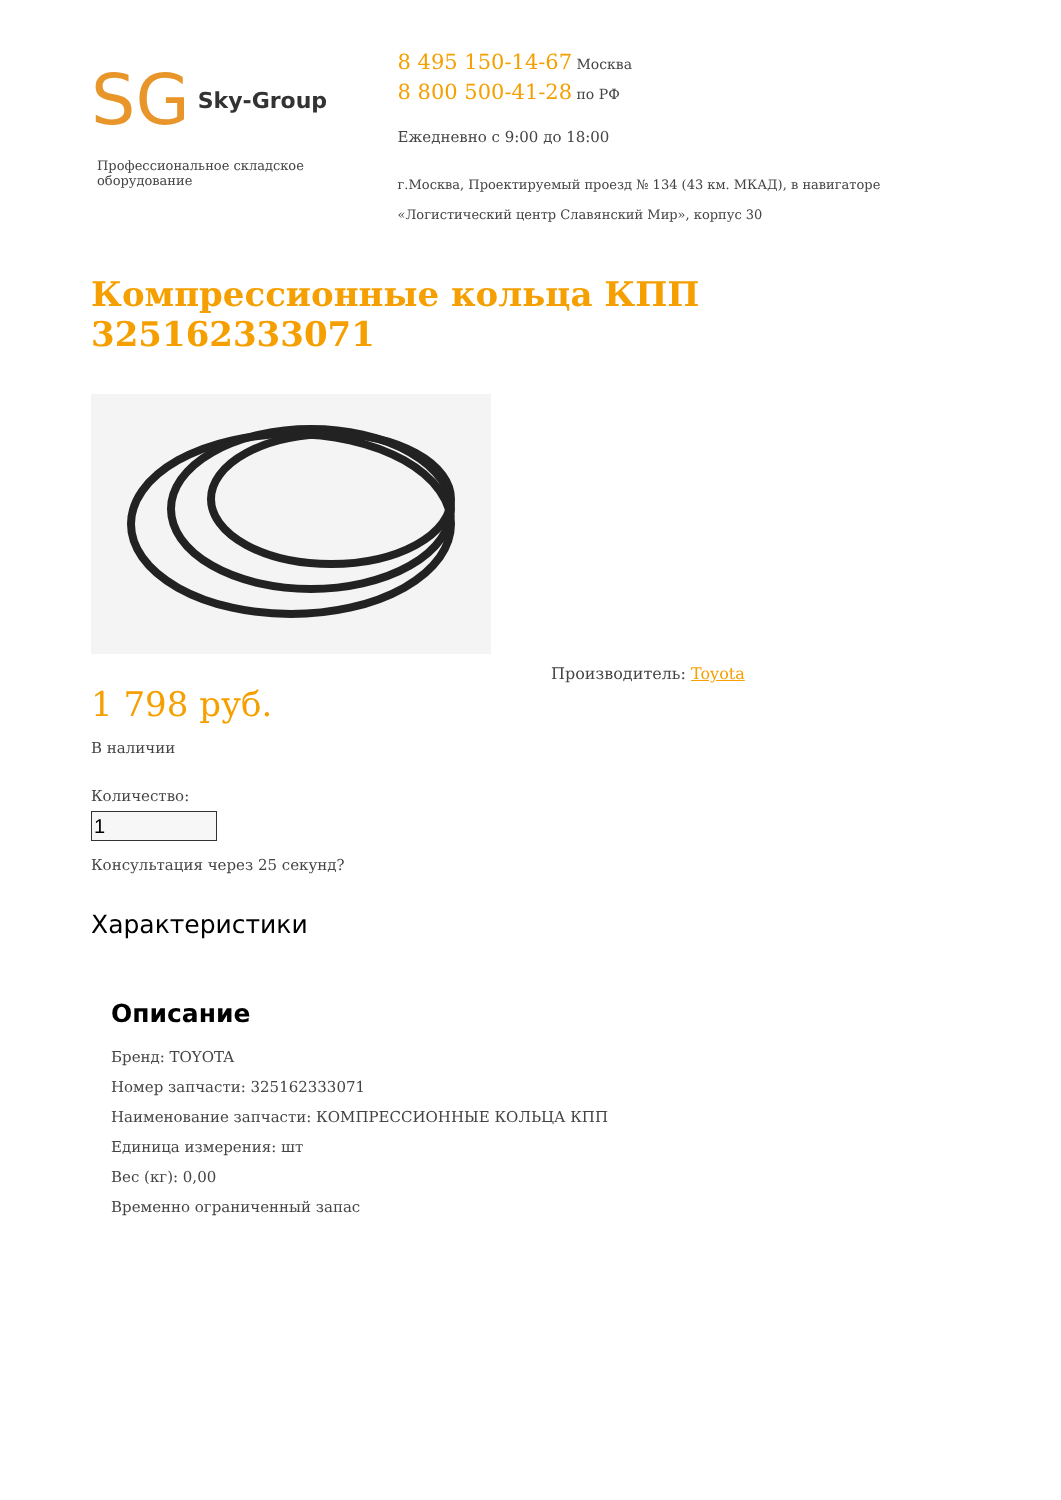SG Sky-Group
Профессиональное складское оборудование
8 495 150-14-67 Москва
8 800 500-41-28 по РФ
Ежедневно с 9:00 до 18:00
г.Москва, Проектируемый проезд № 134 (43 км. МКАД), в навигаторе «Логистический центр Славянский Мир», корпус 30
Компрессионные кольца КПП 325162333071
1 798 руб.
В наличии
Количество:
Консультация через 25 секунд?
Производитель: Toyota
Характеристики
Описание
Бренд: TOYOTA
Номер запчасти: 325162333071
Наименование запчасти: КОМПРЕССИОННЫЕ КОЛЬЦА КПП
Единица измерения: шт
Вес (кг): 0,00
Временно ограниченный запас